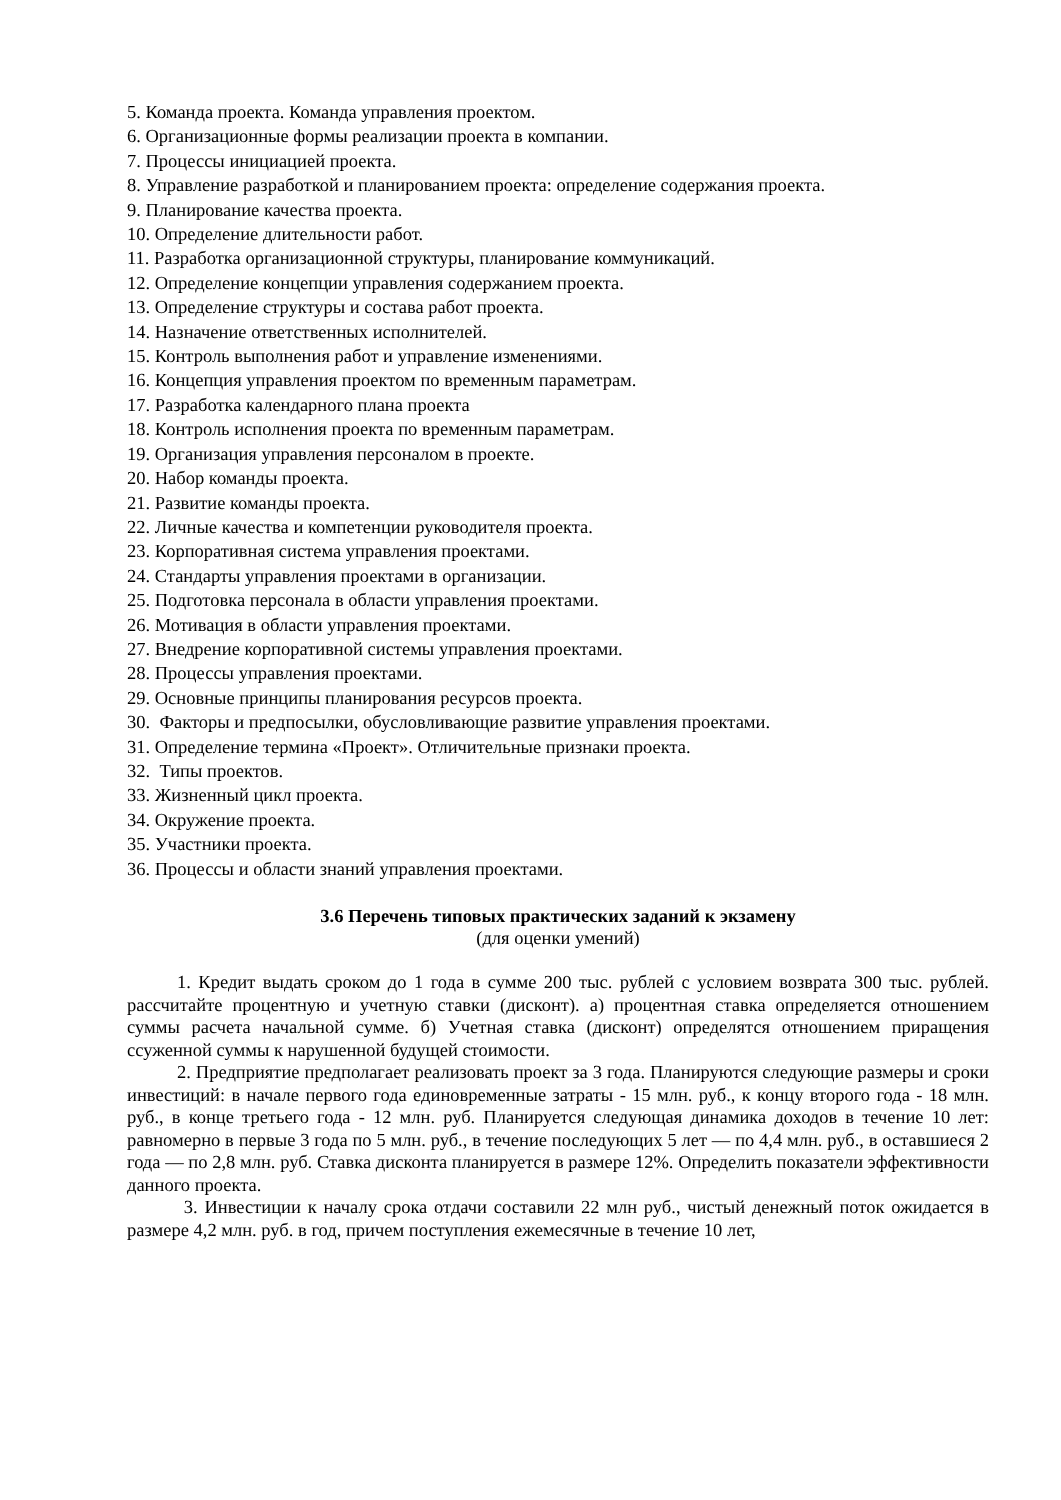5. Команда проекта. Команда управления проектом.
6. Организационные формы реализации проекта в компании.
7. Процессы инициацией проекта.
8. Управление разработкой и планированием проекта: определение содержания проекта.
9. Планирование качества проекта.
10. Определение длительности работ.
11. Разработка организационной структуры, планирование коммуникаций.
12. Определение концепции управления содержанием проекта.
13. Определение структуры и состава работ проекта.
14. Назначение ответственных исполнителей.
15. Контроль выполнения работ и управление изменениями.
16. Концепция управления проектом по временным параметрам.
17. Разработка календарного плана проекта
18. Контроль исполнения проекта по временным параметрам.
19. Организация управления персоналом в проекте.
20. Набор команды проекта.
21. Развитие команды проекта.
22. Личные качества и компетенции руководителя проекта.
23. Корпоративная система управления проектами.
24. Стандарты управления проектами в организации.
25. Подготовка персонала в области управления проектами.
26. Мотивация в области управления проектами.
27. Внедрение корпоративной системы управления проектами.
28. Процессы управления проектами.
29. Основные принципы планирования ресурсов проекта.
30. Факторы и предпосылки, обусловливающие развитие управления проектами.
31. Определение термина «Проект». Отличительные признаки проекта.
32. Типы проектов.
33. Жизненный цикл проекта.
34. Окружение проекта.
35. Участники проекта.
36. Процессы и области знаний управления проектами.
3.6 Перечень типовых практических заданий к экзамену
(для оценки умений)
1. Кредит выдать сроком до 1 года в сумме 200 тыс. рублей с условием возврата 300 тыс. рублей. рассчитайте процентную и учетную ставки (дисконт). а) процентная ставка определяется отношением суммы расчета начальной сумме. б) Учетная ставка (дисконт) определятся отношением приращения ссуженной суммы к нарушенной будущей стоимости.
2. Предприятие предполагает реализовать проект за 3 года. Планируются следующие размеры и сроки инвестиций: в начале первого года единовременные затраты - 15 млн. руб., к концу второго года - 18 млн. руб., в конце третьего года - 12 млн. руб. Планируется следующая динамика доходов в течение 10 лет: равномерно в первые 3 года по 5 млн. руб., в течение последующих 5 лет — по 4,4 млн. руб., в оставшиеся 2 года — по 2,8 млн. руб. Ставка дисконта планируется в размере 12%. Определить показатели эффективности данного проекта.
3. Инвестиции к началу срока отдачи составили 22 млн руб., чистый денежный поток ожидается в размере 4,2 млн. руб. в год, причем поступления ежемесячные в течение 10 лет,